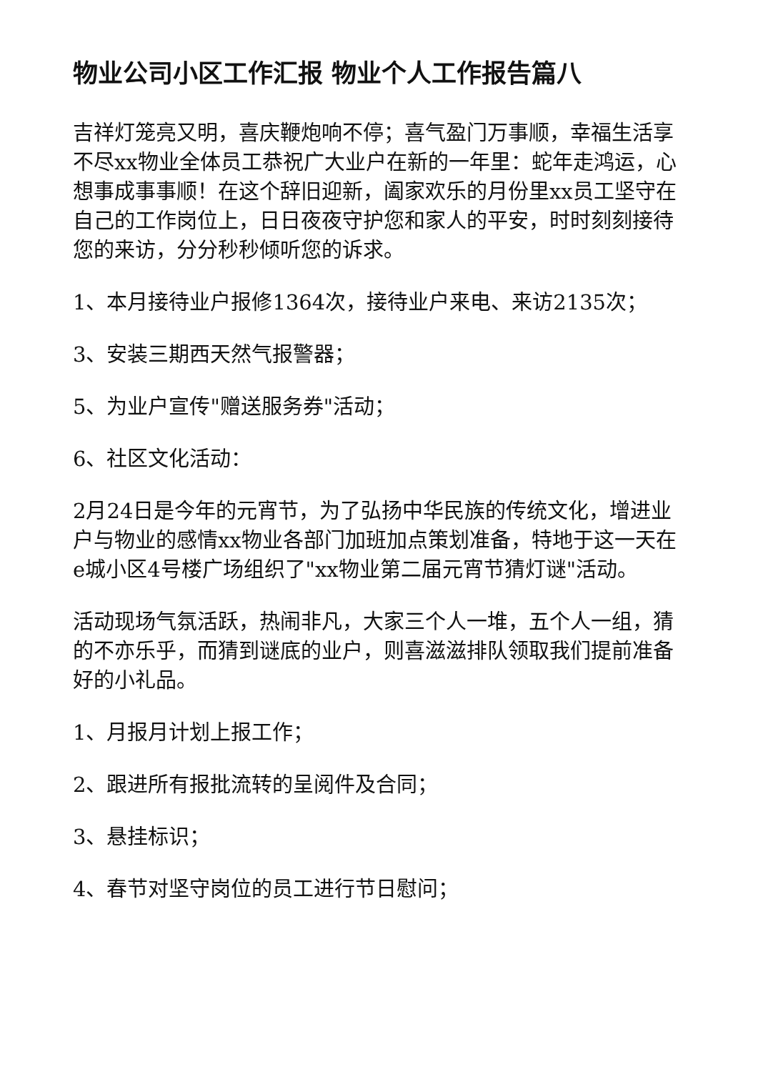物业公司小区工作汇报 物业个人工作报告篇八
吉祥灯笼亮又明，喜庆鞭炮响不停；喜气盈门万事顺，幸福生活享不尽xx物业全体员工恭祝广大业户在新的一年里：蛇年走鸿运，心想事成事事顺！在这个辞旧迎新，阖家欢乐的月份里xx员工坚守在自己的工作岗位上，日日夜夜守护您和家人的平安，时时刻刻接待您的来访，分分秒秒倾听您的诉求。
1、本月接待业户报修1364次，接待业户来电、来访2135次；
3、安装三期西天然气报警器；
5、为业户宣传"赠送服务券"活动；
6、社区文化活动：
2月24日是今年的元宵节，为了弘扬中华民族的传统文化，增进业户与物业的感情xx物业各部门加班加点策划准备，特地于这一天在e城小区4号楼广场组织了"xx物业第二届元宵节猜灯谜"活动。
活动现场气氛活跃，热闹非凡，大家三个人一堆，五个人一组，猜的不亦乐乎，而猜到谜底的业户，则喜滋滋排队领取我们提前准备好的小礼品。
1、月报月计划上报工作；
2、跟进所有报批流转的呈阅件及合同；
3、悬挂标识；
4、春节对坚守岗位的员工进行节日慰问；